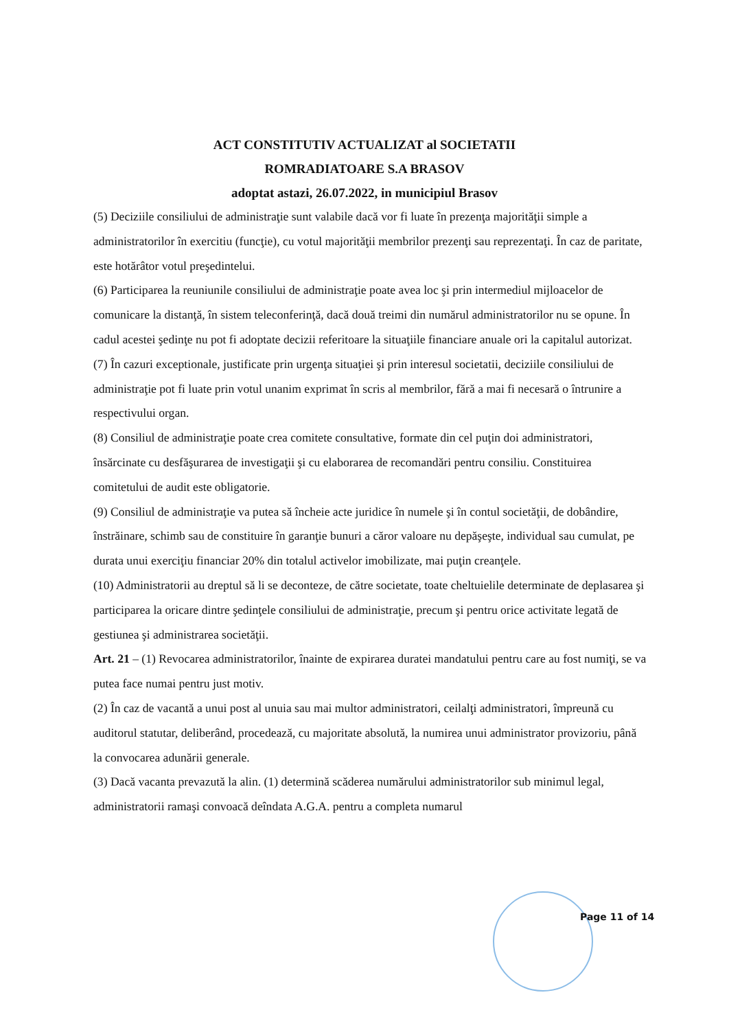ACT CONSTITUTIV ACTUALIZAT al SOCIETATII
ROMRADIATOARE S.A BRASOV
adoptat astazi, 26.07.2022, in municipiul Brasov
(5) Deciziile consiliului de administraţie sunt valabile dacă vor fi luate în prezenţa majorităţii simple a administratorilor în exercitiu (funcţie), cu votul majorităţii membrilor prezenţi sau reprezentaţi. În caz de paritate, este hotărâtor votul preşedintelui.
(6) Participarea la reuniunile consiliului de administraţie poate avea loc şi prin intermediul mijloacelor de comunicare la distanţă, în sistem teleconferinţă, dacă două treimi din numărul administratorilor nu se opune. În cadul acestei şedinţe nu pot fi adoptate decizii referitoare la situaţiile financiare anuale ori la capitalul autorizat.
(7) În cazuri exceptionale, justificate prin urgenţa situaţiei şi prin interesul societatii, deciziile consiliului de administraţie pot fi luate prin votul unanim exprimat în scris al membrilor, fără a mai fi necesară o întrunire a respectivului organ.
(8) Consiliul de administraţie poate crea comitete consultative, formate din cel puţin doi administratori, însărcinate cu desfăşurarea de investigaţii şi cu elaborarea de recomandări pentru consiliu. Constituirea comitetului de audit este obligatorie.
(9) Consiliul de administraţie va putea să încheie acte juridice în numele şi în contul societăţii, de dobândire, înstrăinare, schimb sau de constituire în garanţie bunuri a căror valoare nu depăşeşte, individual sau cumulat, pe durata unui exerciţiu financiar 20% din totalul activelor imobilizate, mai puţin creanţele.
(10) Administratorii au dreptul să li se deconteze, de către societate, toate cheltuielile determinate de deplasarea şi participarea la oricare dintre şedinţele consiliului de administraţie, precum şi pentru orice activitate legată de gestiunea şi administrarea societăţii.
Art. 21 – (1) Revocarea administratorilor, înainte de expirarea duratei mandatului pentru care au fost numiţi, se va putea face numai pentru just motiv.
(2) În caz de vacantă a unui post al unuia sau mai multor administratori, ceilalţi administratori, împreună cu auditorul statutar, deliberând, procedează, cu majoritate absolută, la numirea unui administrator provizoriu, până la convocarea adunării generale.
(3) Dacă vacanta prevazută la alin. (1) determină scăderea numărului administratorilor sub minimul legal, administratorii ramaşi convoacă deîndata A.G.A. pentru a completa numarul
Page 11 of 14